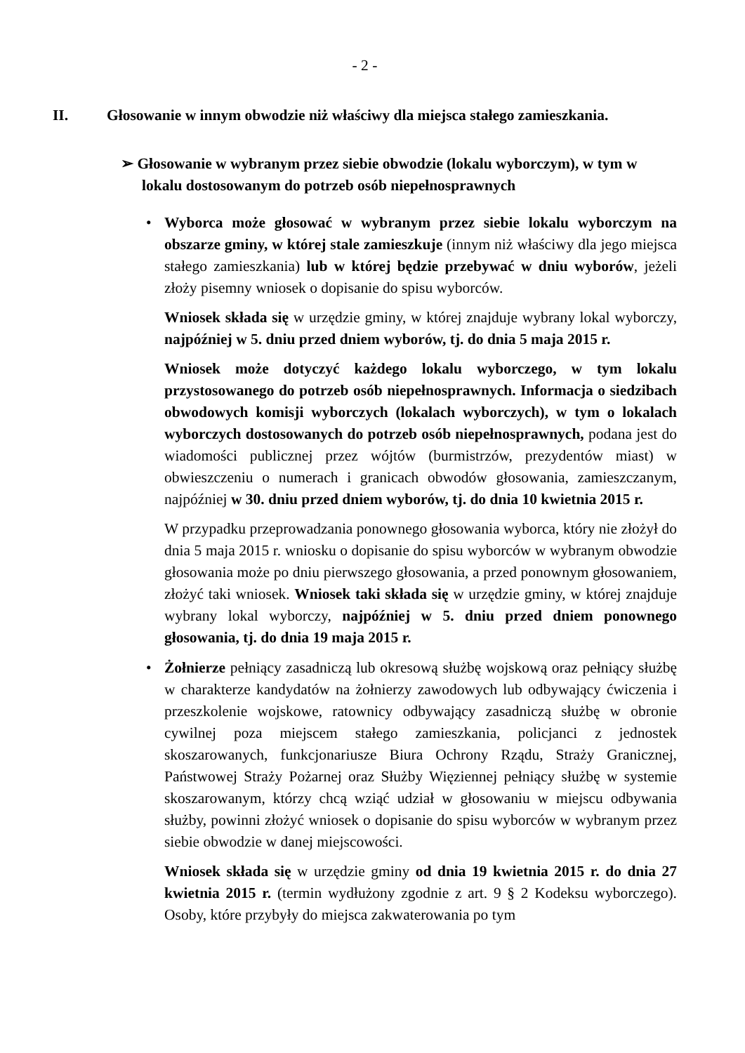- 2 -
II. Głosowanie w innym obwodzie niż właściwy dla miejsca stałego zamieszkania.
➢ Głosowanie w wybranym przez siebie obwodzie (lokalu wyborczym), w tym w lokalu dostosowanym do potrzeb osób niepełnosprawnych
•
Wyborca może głosować w wybranym przez siebie lokalu wyborczym na obszarze gminy, w której stale zamieszkuje (innym niż właściwy dla jego miejsca stałego zamieszkania) lub w której będzie przebywać w dniu wyborów, jeżeli złoży pisemny wniosek o dopisanie do spisu wyborców.
Wniosek składa się w urzędzie gminy, w której znajduje wybrany lokal wyborczy, najpóźniej w 5. dniu przed dniem wyborów, tj. do dnia 5 maja 2015 r.
Wniosek może dotyczyć każdego lokalu wyborczego, w tym lokalu przystosowanego do potrzeb osób niepełnosprawnych. Informacja o siedzibach obwodowych komisji wyborczych (lokalach wyborczych), w tym o lokalach wyborczych dostosowanych do potrzeb osób niepełnosprawnych, podana jest do wiadomości publicznej przez wójtów (burmistrzów, prezydentów miast) w obwieszczeniu o numerach i granicach obwodów głosowania, zamieszczanym, najpóźniej w 30. dniu przed dniem wyborów, tj. do dnia 10 kwietnia 2015 r.
W przypadku przeprowadzania ponownego głosowania wyborca, który nie złożył do dnia 5 maja 2015 r. wniosku o dopisanie do spisu wyborców w wybranym obwodzie głosowania może po dniu pierwszego głosowania, a przed ponownym głosowaniem, złożyć taki wniosek. Wniosek taki składa się w urzędzie gminy, w której znajduje wybrany lokal wyborczy, najpóźniej w 5. dniu przed dniem ponownego głosowania, tj. do dnia 19 maja 2015 r.
•
Żołnierze pełniący zasadniczą lub okresową służbę wojskową oraz pełniący służbę w charakterze kandydatów na żołnierzy zawodowych lub odbywający ćwiczenia i przeszkolenie wojskowe, ratownicy odbywający zasadniczą służbę w obronie cywilnej poza miejscem stałego zamieszkania, policjanci z jednostek skoszarowanych, funkcjonariusze Biura Ochrony Rządu, Straży Granicznej, Państwowej Straży Pożarnej oraz Służby Więziennej pełniący służbę w systemie skoszarowanym, którzy chcą wziąć udział w głosowaniu w miejscu odbywania służby, powinni złożyć wniosek o dopisanie do spisu wyborców w wybranym przez siebie obwodzie w danej miejscowości.
Wniosek składa się w urzędzie gminy od dnia 19 kwietnia 2015 r. do dnia 27 kwietnia 2015 r. (termin wydłużony zgodnie z art. 9 § 2 Kodeksu wyborczego). Osoby, które przybyły do miejsca zakwaterowania po tym